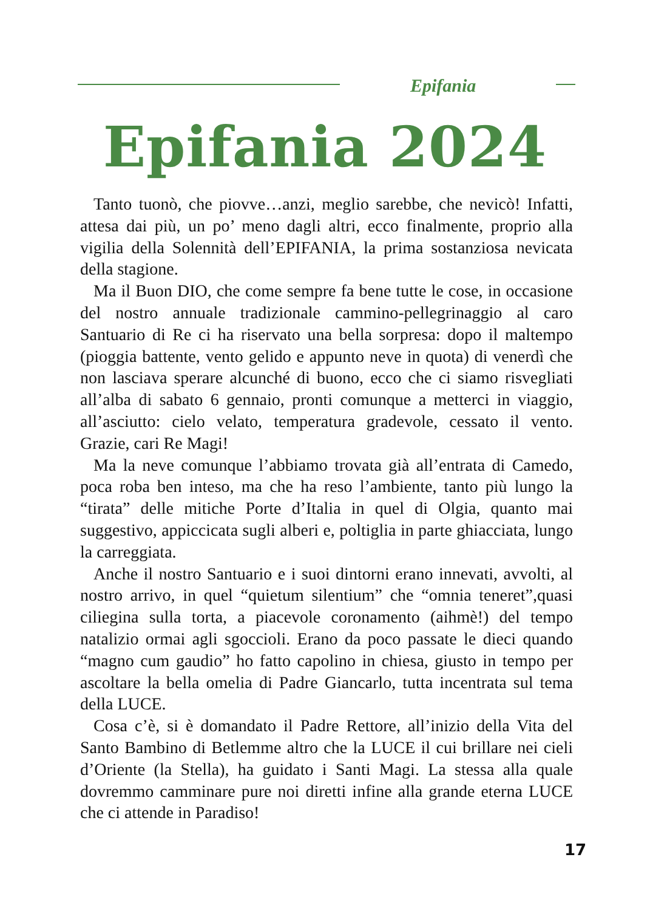Epifania
Epifania 2024
Tanto tuonò, che piovve…anzi, meglio sarebbe, che nevicò! Infatti, attesa dai più, un po’ meno dagli altri, ecco finalmente, proprio alla vigilia della Solennità dell’EPIFANIA, la prima sostanziosa nevicata della stagione.
Ma il Buon DIO, che come sempre fa bene tutte le cose, in occasione del nostro annuale tradizionale cammino-pellegrinaggio al caro Santuario di Re ci ha riservato una bella sorpresa: dopo il maltempo (pioggia battente, vento gelido e appunto neve in quota) di venerdì che non lasciava sperare alcunché di buono, ecco che ci siamo risvegliati all’alba di sabato 6 gennaio, pronti comunque a metterci in viaggio, all’asciutto: cielo velato, temperatura gradevole, cessato il vento. Grazie, cari Re Magi!
Ma la neve comunque l’abbiamo trovata già all’entrata di Camedo, poca roba ben inteso, ma che ha reso l’ambiente, tanto più lungo la “tirata” delle mitiche Porte d’Italia in quel di Olgia, quanto mai suggestivo, appiccicata sugli alberi e, poltiglia in parte ghiacciata, lungo la carreggiata.
Anche il nostro Santuario e i suoi dintorni erano innevati, avvolti, al nostro arrivo, in quel “quietum silentium” che “omnia teneret”,quasi ciliegina sulla torta, a piacevole coronamento (aihmè!) del tempo natalizio ormai agli sgoccioli. Erano da poco passate le dieci quando “magno cum gaudio” ho fatto capolino in chiesa, giusto in tempo per ascoltare la bella omelia di Padre Giancarlo, tutta incentrata sul tema della LUCE.
Cosa c’è, si è domandato il Padre Rettore, all’inizio della Vita del Santo Bambino di Betlemme altro che la LUCE il cui brillare nei cieli d’Oriente (la Stella), ha guidato i Santi Magi. La stessa alla quale dovremmo camminare pure noi diretti infine alla grande eterna LUCE che ci attende in Paradiso!
17